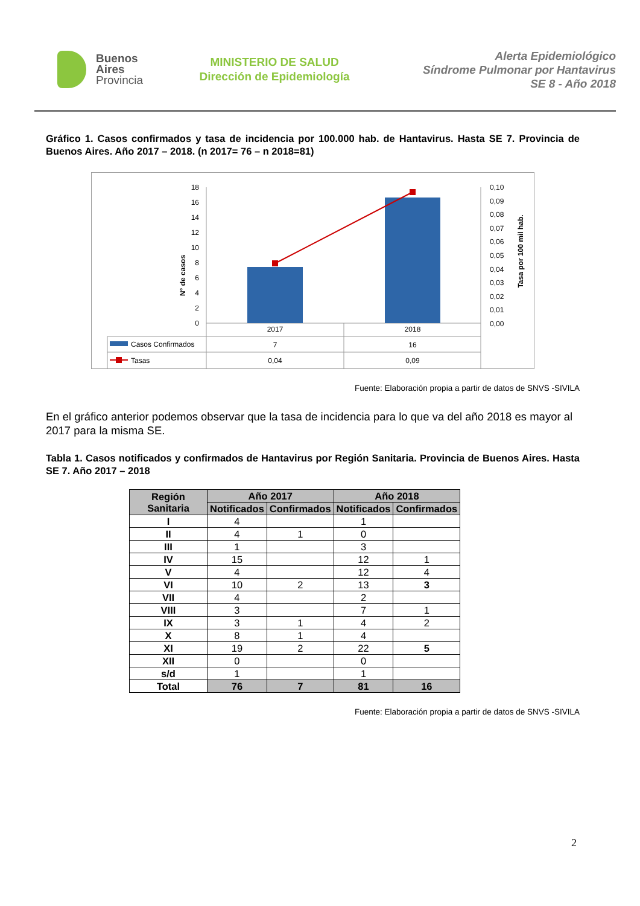Buenos
Aires
Provincia
MINISTERIO DE SALUD
Dirección de Epidemiología
Alerta Epidemiológico
Síndrome Pulmonar por Hantavirus
SE 8 - Año 2018
Gráfico 1. Casos confirmados y tasa de incidencia por 100.000 hab. de Hantavirus. Hasta SE 7. Provincia de Buenos Aires. Año 2017 – 2018. (n 2017= 76 – n 2018=81)
N° de casos
Tasa por 100 mil hab.
18
16
14
12
10
8
6
4
2
0
0,10
0,09
0,08
0,07
0,06
0,05
0,04
0,03
0,02
0,01
0,00
2017
2018
Casos Confirmados
Tasas
7
16
0,04
0,09
Fuente: Elaboración propia a partir de datos de SNVS -SIVILA
En el gráfico anterior podemos observar que la tasa de incidencia para lo que va del año 2018 es mayor al 2017 para la misma SE.
Tabla 1. Casos notificados y confirmados de Hantavirus por Región Sanitaria. Provincia de Buenos Aires. Hasta SE 7. Año 2017 – 2018
| Región Sanitaria | Año 2017 | | Año 2018 | |
| --- | --- | --- | --- | --- |
| | Notificados | Confirmados | Notificados | Confirmados |
| I | 4 | | 1 | |
| II | 4 | 1 | 0 | |
| III | 1 | | 3 | |
| IV | 15 | | 12 | 1 |
| V | 4 | | 12 | 4 |
| VI | 10 | 2 | 13 | 3 |
| VII | 4 | | 2 | |
| VIII | 3 | | 7 | 1 |
| IX | 3 | 1 | 4 | 2 |
| X | 8 | 1 | 4 | |
| XI | 19 | 2 | 22 | 5 |
| XII | 0 | | 0 | |
| s/d | 1 | | 1 | |
| Total | 76 | 7 | 81 | 16 |
Fuente: Elaboración propia a partir de datos de SNVS -SIVILA
2